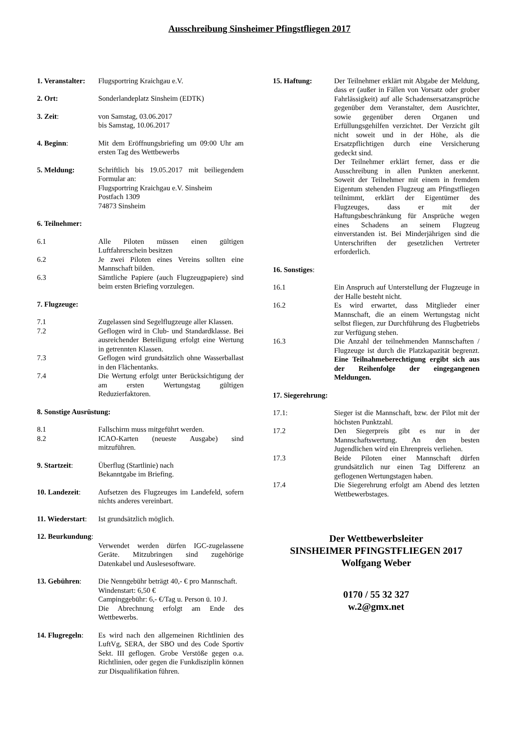Ausschreibung Sinsheimer Pfingstfliegen 2017
1. Veranstalter:
Flugsportring Kraichgau e.V.
2. Ort: Sonderlandeplatz Sinsheim (EDTK)
3. Zeit: von Samstag, 03.06.2017
bis Samstag, 10.06.2017
4. Beginn: Mit dem Eröffnungsbriefing um 09:00 Uhr am ersten Tag des Wettbewerbs
5. Meldung: Schriftlich bis 19.05.2017 mit beiliegendem Formular an:
Flugsportring Kraichgau e.V. Sinsheim
Postfach 1309
74873 Sinsheim
6. Teilnehmer:
6.1 Alle Piloten müssen einen gültigen Luftfahrerschein besitzen
6.2 Je zwei Piloten eines Vereins sollten eine Mannschaft bilden.
6.3 Sämtliche Papiere (auch Flugzeugpapiere) sind beim ersten Briefing vorzulegen.
7. Flugzeuge:
7.1 Zugelassen sind Segelflugzeuge aller Klassen.
7.2 Geflogen wird in Club- und Standardklasse. Bei ausreichender Beteiligung erfolgt eine Wertung in getrennten Klassen.
7.3 Geflogen wird grundsätzlich ohne Wasserballast in den Flächentanks.
7.4 Die Wertung erfolgt unter Berücksichtigung der am ersten Wertungstag gültigen Reduzierfaktoren.
8. Sonstige Ausrüstung:
8.1 Fallschirm muss mitgeführt werden.
8.2 ICAO-Karten (neueste Ausgabe) sind mitzuführen.
9. Startzeit: Überflug (Startlinie) nach
Bekanntgabe im Briefing.
10. Landezeit: Aufsetzen des Flugzeuges im Landefeld, sofern nichts anderes vereinbart.
11. Wiederstart:
Ist grundsätzlich möglich.
12. Beurkundung:
Verwendet werden dürfen IGC-zugelassene Geräte. Mitzubringen sind zugehörige Datenkabel und Auslesesoftware.
13. Gebühren: Die Nenngebühr beträgt 40,- € pro Mannschaft.
Windenstart: 6,50 €
Campinggebühr: 6,- €/Tag u. Person ü. 10 J.
Die Abrechnung erfolgt am Ende des Wettbewerbs.
14. Flugregeln:
Es wird nach den allgemeinen Richtlinien des LuftVg, SERA, der SBO und des Code Sportiv Sekt. III geflogen. Grobe Verstöße gegen o.a. Richtlinien, oder gegen die Funkdisziplin können zur Disqualifikation führen.
15. Haftung: Der Teilnehmer erklärt mit Abgabe der Meldung, dass er (außer in Fällen von Vorsatz oder grober Fahrlässigkeit) auf alle Schadensersatzansprüche gegenüber dem Veranstalter, dem Ausrichter, sowie gegenüber deren Organen und Erfüllungsgehilfen verzichtet. Der Verzicht gilt nicht soweit und in der Höhe, als die Ersatzpflichtigen durch eine Versicherung gedeckt sind.
Der Teilnehmer erklärt ferner, dass er die Ausschreibung in allen Punkten anerkennt. Soweit der Teilnehmer mit einem in fremdem Eigentum stehenden Flugzeug am Pfingstfliegen teilnimmt, erklärt der Eigentümer des Flugzeuges, dass er mit der Haftungsbeschränkung für Ansprüche wegen eines Schadens an seinem Flugzeug einverstanden ist. Bei Minderjährigen sind die Unterschriften der gesetzlichen Vertreter erforderlich.
16. Sonstiges:
16.1 Ein Anspruch auf Unterstellung der Flugzeuge in der Halle besteht nicht.
16.2 Es wird erwartet, dass Mitglieder einer Mannschaft, die an einem Wertungstag nicht selbst fliegen, zur Durchführung des Flugbetriebs zur Verfügung stehen.
16.3 Die Anzahl der teilnehmenden Mannschaften / Flugzeuge ist durch die Platzkapazität begrenzt. Eine Teilnahmeberechtigung ergibt sich aus der Reihenfolge der eingegangenen Meldungen.
17. Siegerehrung:
17.1: Sieger ist die Mannschaft, bzw. der Pilot mit der höchsten Punktzahl.
17.2 Den Siegerpreis gibt es nur in der Mannschaftswertung. An den besten Jugendlichen wird ein Ehrenpreis verliehen.
17.3 Beide Piloten einer Mannschaft dürfen grundsätzlich nur einen Tag Differenz an geflogenen Wertungstagen haben.
17.4 Die Siegerehrung erfolgt am Abend des letzten Wettbewerbstages.
Der Wettbewerbsleiter
SINSHEIMER PFINGSTFLIEGEN 2017
Wolfgang Weber
0170 / 55 32 327
w.2@gmx.net